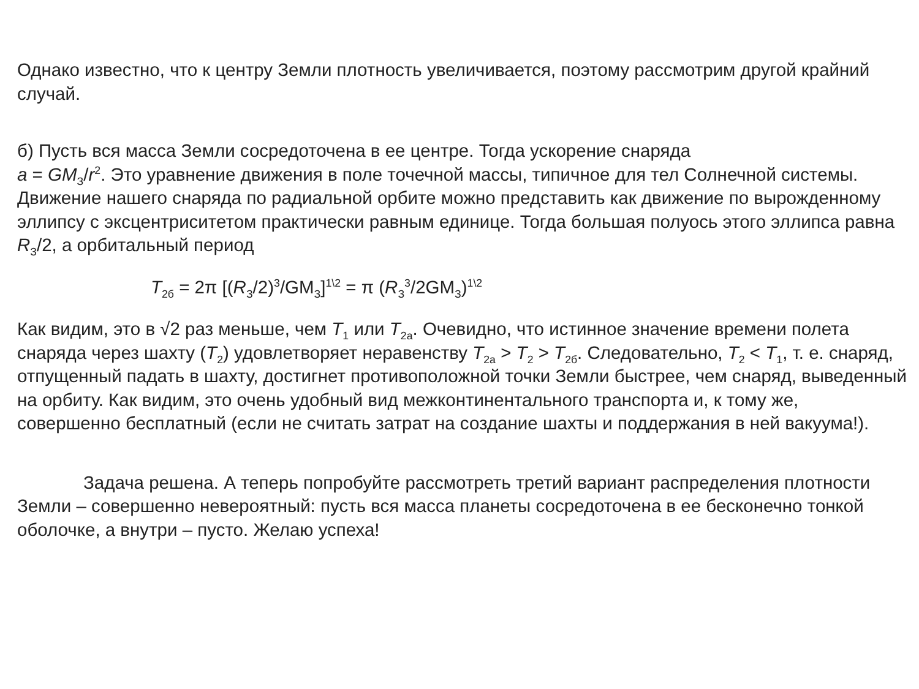Однако известно, что к центру Земли плотность увеличивается, поэтому рассмотрим другой крайний случай.
б) Пусть вся масса Земли сосредоточена в ее центре. Тогда ускорение снаряда
a = GM<sub>З</sub>/r<sup>2</sup>. Это уравнение движения в поле точечной массы, типичное для тел Солнечной системы. Движение нашего снаряда по радиальной орбите можно представить как движение по вырожденному эллипсу с эксцентриситетом практически равным единице. Тогда большая полуось этого эллипса равна R<sub>З</sub>/2, а орбитальный период
T<sub>2б</sub> = 2π [(R<sub>З</sub>/2)<sup>3</sup>/GM<sub>З</sub>]<sup>1\2</sup> = π (R<sub>З</sub><sup>3</sup>/2GM<sub>З</sub>)<sup>1\2</sup>
Как видим, это в √2 раз меньше, чем T<sub>1</sub> или T<sub>2а</sub>. Очевидно, что истинное значение времени полета снаряда через шахту (T<sub>2</sub>) удовлетворяет неравенству T<sub>2а</sub> > T<sub>2</sub> > T<sub>2б</sub>. Следовательно, T<sub>2</sub> < T<sub>1</sub>, т. е. снаряд, отпущенный падать в шахту, достигнет противоположной точки Земли быстрее, чем снаряд, выведенный на орбиту. Как видим, это очень удобный вид межконтинентального транспорта и, к тому же, совершенно бесплатный (если не считать затрат на создание шахты и поддержания в ней вакуума!).
Задача решена. А теперь попробуйте рассмотреть третий вариант распределения плотности Земли – совершенно невероятный: пусть вся масса планеты сосредоточена в ее бесконечно тонкой оболочке, а внутри – пусто. Желаю успеха!